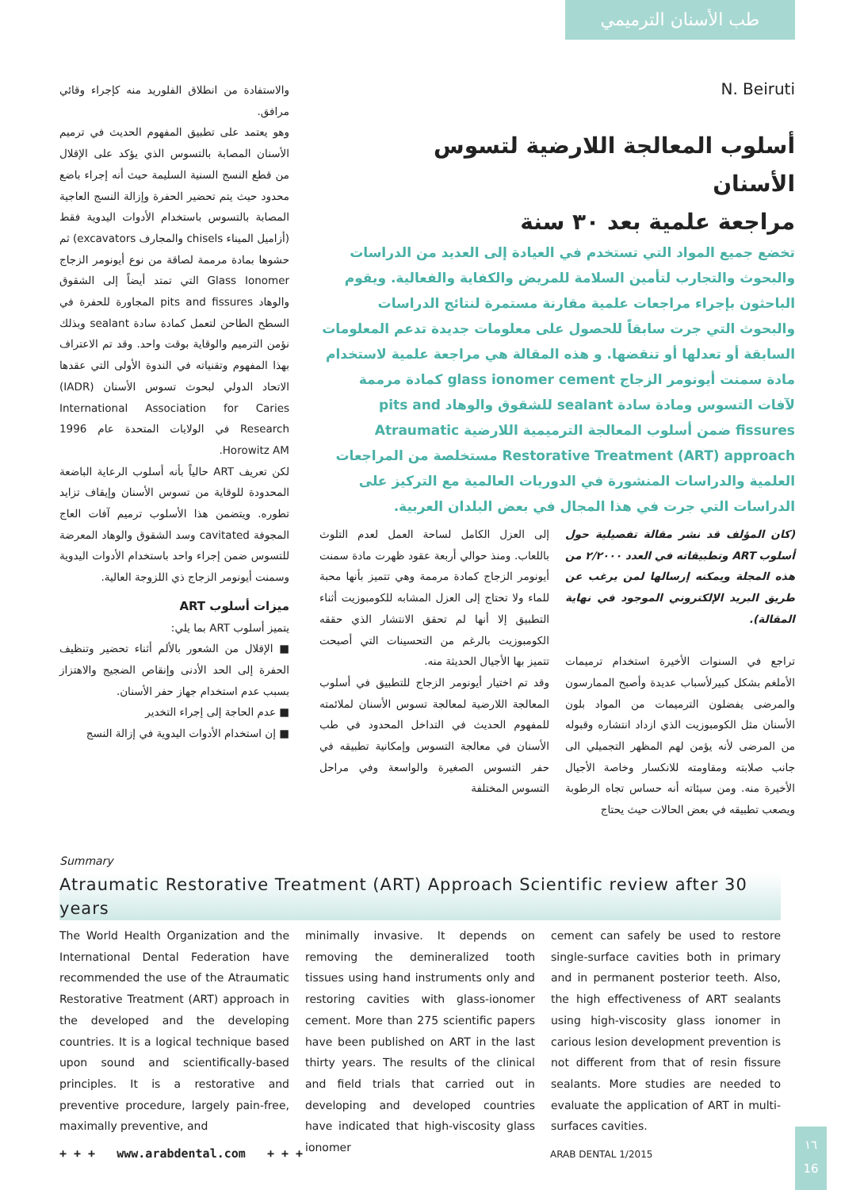طب الأسنان الترميمي
N. Beiruti
أسلوب المعالجة اللارضية لتسوس الأسنان
مراجعة علمية بعد ٣٠ سنة
تخضع جميع المواد التي تستخدم في العيادة إلى العديد من الدراسات والبحوث والتجارب لتأمين السلامة للمريض والكفاية والفعالية. ويقوم الباحثون بإجراء مراجعات علمية مقارنة مستمرة لنتائج الدراسات والبحوث التي جرت سابقاً للحصول على معلومات جديدة تدعم المعلومات السابقة أو تعدلها أو تنقضها. و هذه المقالة هي مراجعة علمية لاستخدام مادة سمنت أيونومر الزجاج glass ionomer cement كمادة مرممة لآفات التسوس ومادة سادة sealant للشقوق والوهاد pits and fissures ضمن أسلوب المعالجة الترميمية اللارضية Atraumatic Restorative Treatment (ART) approach مستخلصة من المراجعات العلمية والدراسات المنشورة في الدوريات العالمية مع التركيز على الدراسات التي جرت في هذا المجال في بعض البلدان العربية.
(كان المؤلف قد نشر مقالة تفصيلية حول أسلوب ART وتطبيقاته في العدد ٢/٢٠٠٠ من هذه المجلة ويمكنه إرسالها لمن يرغب عن طريق البريد الإلكتروني الموجود في نهاية المقالة).
تراجع في السنوات الأخيرة استخدام ترميمات الأملغم بشكل كبيرلأسباب عديدة وأصبح الممارسون والمرضى يفضلون الترميمات من المواد بلون الأسنان مثل الكومبوزيت الذي ازداد انتشاره وقبوله من المرضى لأنه يؤمن لهم المظهر التجميلي الى جانب صلابته ومقاومته للانكسار وخاصة الأجيال الأخيرة منه. ومن سيئاته أنه حساس تجاه الرطوبة ويصعب تطبيقه في بعض الحالات حيث يحتاج
إلى العزل الكامل لساحة العمل لعدم التلوث باللعاب. ومنذ حوالي أربعة عقود ظهرت مادة سمنت أيونومر الزجاج كمادة مرممة وهي تتميز بأنها محبة للماء ولا تحتاج إلى العزل المشابه للكومبوزيت أثناء التطبيق إلا أنها لم تحقق الانتشار الذي حققه الكومبوزيت بالرغم من التحسينات التي أصبحت تتميز بها الأجيال الحديثة منه.
وقد تم اختيار أيونومر الزجاج للتطبيق في أسلوب المعالجة اللارضية لمعالجة تسوس الأسنان لملائمته للمفهوم الحديث في التداخل المحدود في طب الأسنان في معالجة التسوس وإمكانية تطبيقه في حفر التسوس الصغيرة والواسعة وفي مراحل التسوس المختلفة
والاستفادة من انطلاق الفلوريد منه كإجراء وقائي مرافق.
وهو يعتمد على تطبيق المفهوم الحديث في ترميم الأسنان المصابة بالتسوس الذي يؤكد على الإقلال من قطع النسج السنية السليمة حيث أنه إجراء باضع محدود حيث يتم تحضير الحفرة وإزالة النسج العاجية المصابة بالتسوس باستخدام الأدوات اليدوية فقط (أزاميل الميناء chisels والمجارف excavators) ثم حشوها بمادة مرممة لصاقة من نوع أيونومر الزجاج Glass Ionomer التي تمتد أيضاً إلى الشقوق والوهاد pits and fissures المجاورة للحفرة في السطح الطاحن لتعمل كمادة سادة sealant وبذلك نؤمن الترميم والوقاية بوقت واحد. وقد تم الاعتراف بهذا المفهوم وتقنياته في الندوة الأولى التي عقدها الاتحاد الدولي لبحوث تسوس الأسنان (IADR) International Association for Caries Research في الولايات المتحدة عام 1996 Horowitz AM.
لكن تعريف ART حالياً بأنه أسلوب الرعاية الباضعة المحدودة للوقاية من تسوس الأسنان وإيقاف تزايد تطوره. ويتضمن هذا الأسلوب ترميم آفات العاج المجوفة cavitated وسد الشقوق والوهاد المعرضة للتسوس ضمن إجراء واحد باستخدام الأدوات اليدوية وسمنت أيونومر الزجاج ذي اللزوجة العالية.
ميزات أسلوب ART
يتميز أسلوب ART بما يلي:
■ الإقلال من الشعور بالألم أثناء تحضير وتنظيف الحفرة إلى الحد الأدنى وإنقاص الضجيج والاهتزاز بسبب عدم استخدام جهاز حفر الأسنان.
■ عدم الحاجة إلى إجراء التخدير
■ إن استخدام الأدوات اليدوية في إزالة النسج
Summary
Atraumatic Restorative Treatment (ART) Approach Scientific review after 30 years
The World Health Organization and the International Dental Federation have recommended the use of the Atraumatic Restorative Treatment (ART) approach in the developed and the developing countries. It is a logical technique based upon sound and scientifically-based principles. It is a restorative and preventive procedure, largely pain-free, maximally preventive, and
minimally invasive. It depends on removing the demineralized tooth tissues using hand instruments only and restoring cavities with glass-ionomer cement. More than 275 scientific papers have been published on ART in the last thirty years. The results of the clinical and field trials that carried out in developing and developed countries have indicated that high-viscosity glass ionomer
cement can safely be used to restore single-surface cavities both in primary and in permanent posterior teeth. Also, the high effectiveness of ART sealants using high-viscosity glass ionomer in carious lesion development prevention is not different from that of resin fissure sealants. More studies are needed to evaluate the application of ART in multi-surfaces cavities.
+ + + www.arabdental.com + + +
ARAB DENTAL 1/2015
١٦
16